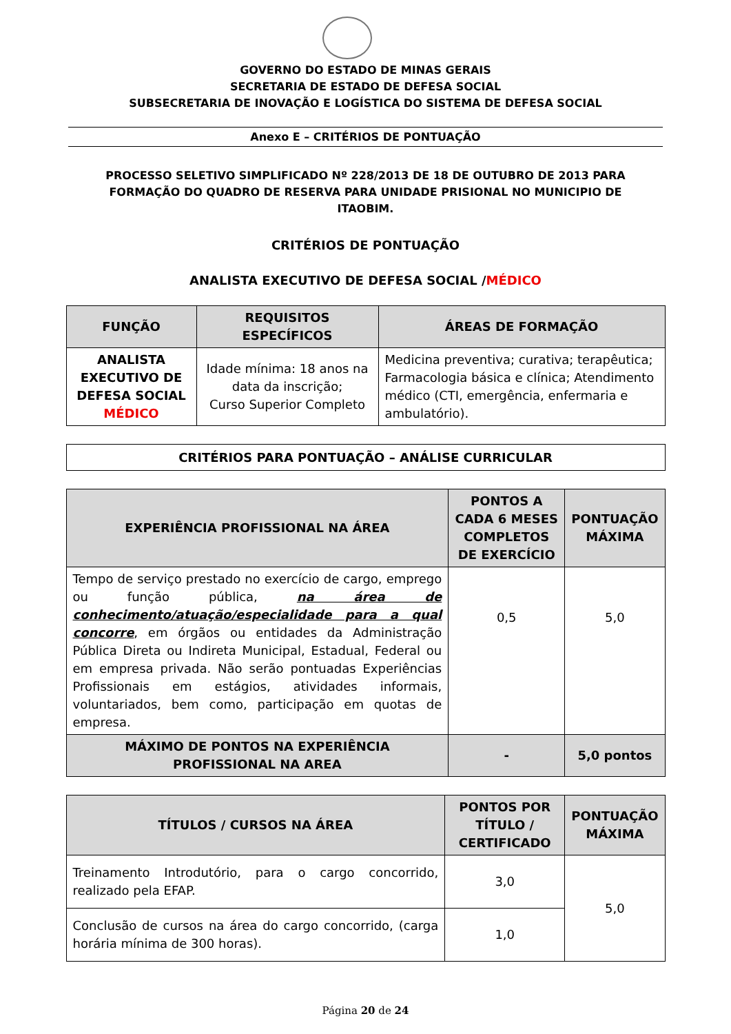GOVERNO DO ESTADO DE MINAS GERAIS
SECRETARIA DE ESTADO DE DEFESA SOCIAL
SUBSECRETARIA DE INOVAÇÃO E LOGÍSTICA DO SISTEMA DE DEFESA SOCIAL
Anexo E – CRITÉRIOS DE PONTUAÇÃO
PROCESSO SELETIVO SIMPLIFICADO Nº 228/2013 DE 18 DE OUTUBRO DE 2013 PARA FORMAÇÃO DO QUADRO DE RESERVA PARA UNIDADE PRISIONAL NO MUNICIPIO DE ITAOBIM.
CRITÉRIOS DE PONTUAÇÃO
ANALISTA EXECUTIVO DE DEFESA SOCIAL /MÉDICO
| FUNÇÃO | REQUISITOS ESPECÍFICOS | ÁREAS DE FORMAÇÃO |
| --- | --- | --- |
| ANALISTA EXECUTIVO DE DEFESA SOCIAL MÉDICO | Idade mínima: 18 anos na data da inscrição; Curso Superior Completo | Medicina preventiva; curativa; terapêutica; Farmacologia básica e clínica; Atendimento médico (CTI, emergência, enfermaria e ambulatório). |
CRITÉRIOS PARA PONTUAÇÃO – ANÁLISE CURRICULAR
| EXPERIÊNCIA PROFISSIONAL NA ÁREA | PONTOS A CADA 6 MESES COMPLETOS DE EXERCÍCIO | PONTUAÇÃO MÁXIMA |
| --- | --- | --- |
| Tempo de serviço prestado no exercício de cargo, emprego ou função pública, na área de conhecimento/atuação/especialidade para a qual concorre , em órgãos ou entidades da Administração Pública Direta ou Indireta Municipal, Estadual, Federal ou em empresa privada. Não serão pontuadas Experiências Profissionais em estágios, atividades informais, voluntariados, bem como, participação em quotas de empresa. | 0,5 | 5,0 |
| MÁXIMO DE PONTOS NA EXPERIÊNCIA PROFISSIONAL NA AREA | - | 5,0 pontos |
| TÍTULOS / CURSOS NA ÁREA | PONTOS POR TÍTULO / CERTIFICADO | PONTUAÇÃO MÁXIMA |
| --- | --- | --- |
| Treinamento Introdutório, para o cargo concorrido, realizado pela EFAP. | 3,0 | 5,0 |
| Conclusão de cursos na área do cargo concorrido, (carga horária mínima de 300 horas). | 1,0 | |
Página 20 de 24